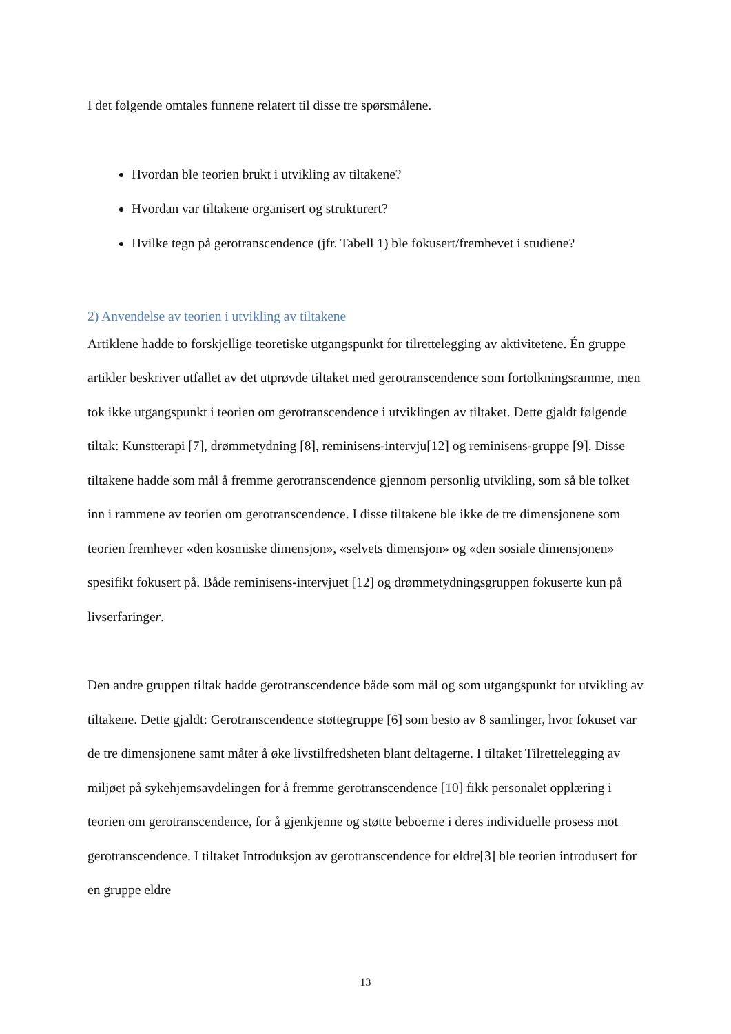I det følgende omtales funnene relatert til disse tre spørsmålene.
Hvordan ble teorien brukt i utvikling av tiltakene?
Hvordan var tiltakene organisert og strukturert?
Hvilke tegn på gerotranscendence (jfr. Tabell 1) ble fokusert/fremhevet i studiene?
2) Anvendelse av teorien i utvikling av tiltakene
Artiklene hadde to forskjellige teoretiske utgangspunkt for tilrettelegging av aktivitetene. Én gruppe artikler beskriver utfallet av det utprøvde tiltaket med gerotranscendence som fortolkningsramme, men tok ikke utgangspunkt i teorien om gerotranscendence i utviklingen av tiltaket. Dette gjaldt følgende tiltak: Kunstterapi [7], drømmetydning [8], reminisens-intervju[12] og reminisens-gruppe [9]. Disse tiltakene hadde som mål å fremme gerotranscendence gjennom personlig utvikling, som så ble tolket inn i rammene av teorien om gerotranscendence. I disse tiltakene ble ikke de tre dimensjonene som teorien fremhever «den kosmiske dimensjon», «selvets dimensjon» og «den sosiale dimensjonen» spesifikt fokusert på. Både reminisens-intervjuet [12] og drømmetydningsgruppen fokuserte kun på livserfaringer.
Den andre gruppen tiltak hadde gerotranscendence både som mål og som utgangspunkt for utvikling av tiltakene. Dette gjaldt: Gerotranscendence støttegruppe [6] som besto av 8 samlinger, hvor fokuset var de tre dimensjonene samt måter å øke livstilfredsheten blant deltagerne. I tiltaket Tilrettelegging av miljøet på sykehjemsavdelingen for å fremme gerotranscendence [10] fikk personalet opplæring i teorien om gerotranscendence, for å gjenkjenne og støtte beboerne i deres individuelle prosess mot gerotranscendence. I tiltaket Introduksjon av gerotranscendence for eldre[3] ble teorien introdusert for en gruppe eldre
13